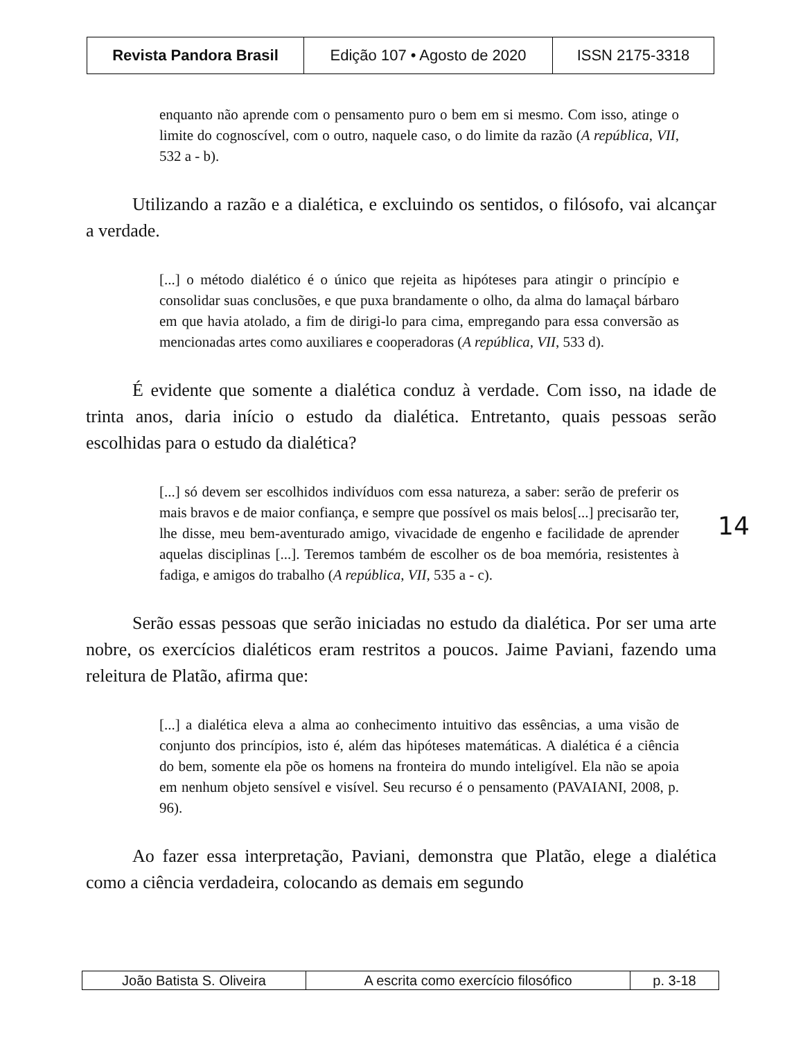| Revista Pandora Brasil | Edição 107 • Agosto de 2020 | ISSN 2175-3318 |
enquanto não aprende com o pensamento puro o bem em si mesmo. Com isso, atinge o limite do cognoscível, com o outro, naquele caso, o do limite da razão (A república, VII, 532 a - b).
Utilizando a razão e a dialética, e excluindo os sentidos, o filósofo, vai alcançar a verdade.
[...] o método dialético é o único que rejeita as hipóteses para atingir o princípio e consolidar suas conclusões, e que puxa brandamente o olho, da alma do lamaçal bárbaro em que havia atolado, a fim de dirigi-lo para cima, empregando para essa conversão as mencionadas artes como auxiliares e cooperadoras (A república, VII, 533 d).
É evidente que somente a dialética conduz à verdade. Com isso, na idade de trinta anos, daria início o estudo da dialética. Entretanto, quais pessoas serão escolhidas para o estudo da dialética?
[...] só devem ser escolhidos indivíduos com essa natureza, a saber: serão de preferir os mais bravos e de maior confiança, e sempre que possível os mais belos[...] precisarão ter, lhe disse, meu bem-aventurado amigo, vivacidade de engenho e facilidade de aprender aquelas disciplinas [...]. Teremos também de escolher os de boa memória, resistentes à fadiga, e amigos do trabalho (A república, VII, 535 a - c).
Serão essas pessoas que serão iniciadas no estudo da dialética. Por ser uma arte nobre, os exercícios dialéticos eram restritos a poucos. Jaime Paviani, fazendo uma releitura de Platão, afirma que:
[...] a dialética eleva a alma ao conhecimento intuitivo das essências, a uma visão de conjunto dos princípios, isto é, além das hipóteses matemáticas. A dialética é a ciência do bem, somente ela põe os homens na fronteira do mundo inteligível. Ela não se apoia em nenhum objeto sensível e visível. Seu recurso é o pensamento (PAVAIANI, 2008, p. 96).
Ao fazer essa interpretação, Paviani, demonstra que Platão, elege a dialética como a ciência verdadeira, colocando as demais em segundo
14
| João Batista S. Oliveira | A escrita como exercício filosófico | p. 3-18 |